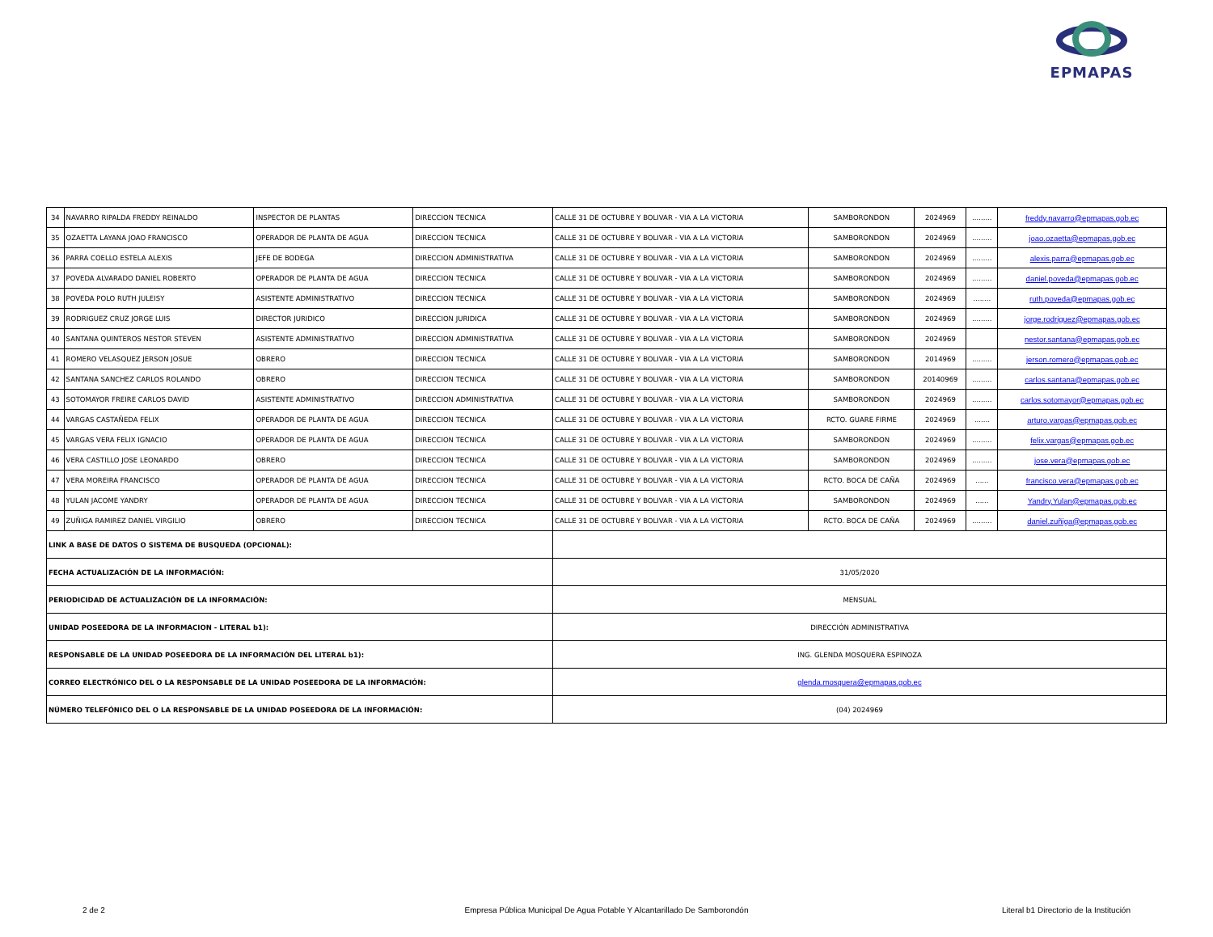EPMAPAS
| 34 | NAVARRO RIPALDA FREDDY REINALDO | INSPECTOR DE PLANTAS | DIRECCION TECNICA | CALLE 31 DE OCTUBRE Y BOLIVAR - VIA A LA VICTORIA | SAMBORONDON | 2024969 | ......... | freddy.navarro@epmapas.gob.ec |
| 35 | OZAETTA LAYANA JOAO FRANCISCO | OPERADOR DE PLANTA DE AGUA | DIRECCION TECNICA | CALLE 31 DE OCTUBRE Y BOLIVAR - VIA A LA VICTORIA | SAMBORONDON | 2024969 | ......... | joao.ozaetta@epmapas.gob.ec |
| 36 | PARRA COELLO ESTELA ALEXIS | JEFE DE BODEGA | DIRECCION ADMINISTRATIVA | CALLE 31 DE OCTUBRE Y BOLIVAR - VIA A LA VICTORIA | SAMBORONDON | 2024969 | ......... | alexis.parra@epmapas.gob.ec |
| 37 | POVEDA ALVARADO DANIEL ROBERTO | OPERADOR DE PLANTA DE AGUA | DIRECCION TECNICA | CALLE 31 DE OCTUBRE Y BOLIVAR - VIA A LA VICTORIA | SAMBORONDON | 2024969 | ......... | daniel.poveda@epmapas.gob.ec |
| 38 | POVEDA POLO RUTH JULEISY | ASISTENTE ADMINISTRATIVO | DIRECCION TECNICA | CALLE 31 DE OCTUBRE Y BOLIVAR - VIA A LA VICTORIA | SAMBORONDON | 2024969 | ........ | ruth.poveda@epmapas.gob.ec |
| 39 | RODRIGUEZ CRUZ JORGE LUIS | DIRECTOR JURIDICO | DIRECCION JURIDICA | CALLE 31 DE OCTUBRE Y BOLIVAR - VIA A LA VICTORIA | SAMBORONDON | 2024969 | ......... | jorge.rodriguez@epmapas.gob.ec |
| 40 | SANTANA QUINTEROS NESTOR STEVEN | ASISTENTE ADMINISTRATIVO | DIRECCION ADMINISTRATIVA | CALLE 31 DE OCTUBRE Y BOLIVAR - VIA A LA VICTORIA | SAMBORONDON | 2024969 | | nestor.santana@epmapas.gob.ec |
| 41 | ROMERO VELASQUEZ JERSON JOSUE | OBRERO | DIRECCION TECNICA | CALLE 31 DE OCTUBRE Y BOLIVAR - VIA A LA VICTORIA | SAMBORONDON | 2014969 | ......... | jerson.romero@epmapas.gob.ec |
| 42 | SANTANA SANCHEZ CARLOS ROLANDO | OBRERO | DIRECCION TECNICA | CALLE 31 DE OCTUBRE Y BOLIVAR - VIA A LA VICTORIA | SAMBORONDON | 20140969 | ......... | carlos.santana@epmapas.gob.ec |
| 43 | SOTOMAYOR FREIRE CARLOS DAVID | ASISTENTE ADMINISTRATIVO | DIRECCION ADMINISTRATIVA | CALLE 31 DE OCTUBRE Y BOLIVAR - VIA A LA VICTORIA | SAMBORONDON | 2024969 | ......... | carlos.sotomayor@epmapas.gob.ec |
| 44 | VARGAS CASTAÑEDA FELIX | OPERADOR DE PLANTA DE AGUA | DIRECCION TECNICA | CALLE 31 DE OCTUBRE Y BOLIVAR - VIA A LA VICTORIA | RCTO. GUARE FIRME | 2024969 | ....... | arturo.vargas@epmapas.gob.ec |
| 45 | VARGAS VERA FELIX IGNACIO | OPERADOR DE PLANTA DE AGUA | DIRECCION TECNICA | CALLE 31 DE OCTUBRE Y BOLIVAR - VIA A LA VICTORIA | SAMBORONDON | 2024969 | ......... | felix.vargas@epmapas.gob.ec |
| 46 | VERA CASTILLO JOSE LEONARDO | OBRERO | DIRECCION TECNICA | CALLE 31 DE OCTUBRE Y BOLIVAR - VIA A LA VICTORIA | SAMBORONDON | 2024969 | ......... | jose.vera@epmapas.gob.ec |
| 47 | VERA MOREIRA FRANCISCO | OPERADOR DE PLANTA DE AGUA | DIRECCION TECNICA | CALLE 31 DE OCTUBRE Y BOLIVAR - VIA A LA VICTORIA | RCTO. BOCA DE CAÑA | 2024969 | ...... | francisco.vera@epmapas.gob.ec |
| 48 | YULAN JACOME YANDRY | OPERADOR DE PLANTA DE AGUA | DIRECCION TECNICA | CALLE 31 DE OCTUBRE Y BOLIVAR - VIA A LA VICTORIA | SAMBORONDON | 2024969 | ...... | Yandry.Yulan@epmapas.gob.ec |
| 49 | ZUÑIGA RAMIREZ DANIEL VIRGILIO | OBRERO | DIRECCION TECNICA | CALLE 31 DE OCTUBRE Y BOLIVAR - VIA A LA VICTORIA | RCTO. BOCA DE CAÑA | 2024969 | ......... | daniel.zuñiga@epmapas.gob.ec |
| LINK A BASE DE DATOS O SISTEMA DE BUSQUEDA (OPCIONAL): | | | | | | | | |
| FECHA ACTUALIZACIÓN DE LA INFORMACIÓN: | | | | 31/05/2020 | | | | |
| PERIODICIDAD DE ACTUALIZACIÓN DE LA INFORMACIÓN: | | | | MENSUAL | | | | |
| UNIDAD POSEEDORA DE LA INFORMACION - LITERAL b1): | | | | DIRECCIÓN ADMINISTRATIVA | | | | |
| RESPONSABLE DE LA UNIDAD POSEEDORA DE LA INFORMACIÓN DEL LITERAL b1): | | | | ING. GLENDA MOSQUERA ESPINOZA | | | | |
| CORREO ELECTRÓNICO DEL O LA RESPONSABLE DE LA UNIDAD POSEEDORA DE LA INFORMACIÓN: | | | | glenda.mosquera@epmapas.gob.ec | | | | |
| NÚMERO TELEFÓNICO DEL O LA RESPONSABLE DE LA UNIDAD POSEEDORA DE LA INFORMACIÓN: | | | | (04) 2024969 | | | | |
2 de 2 Empresa Pública Municipal De Agua Potable Y Alcantarillado De Samborondón
Literal b1 Directorio de la Institución